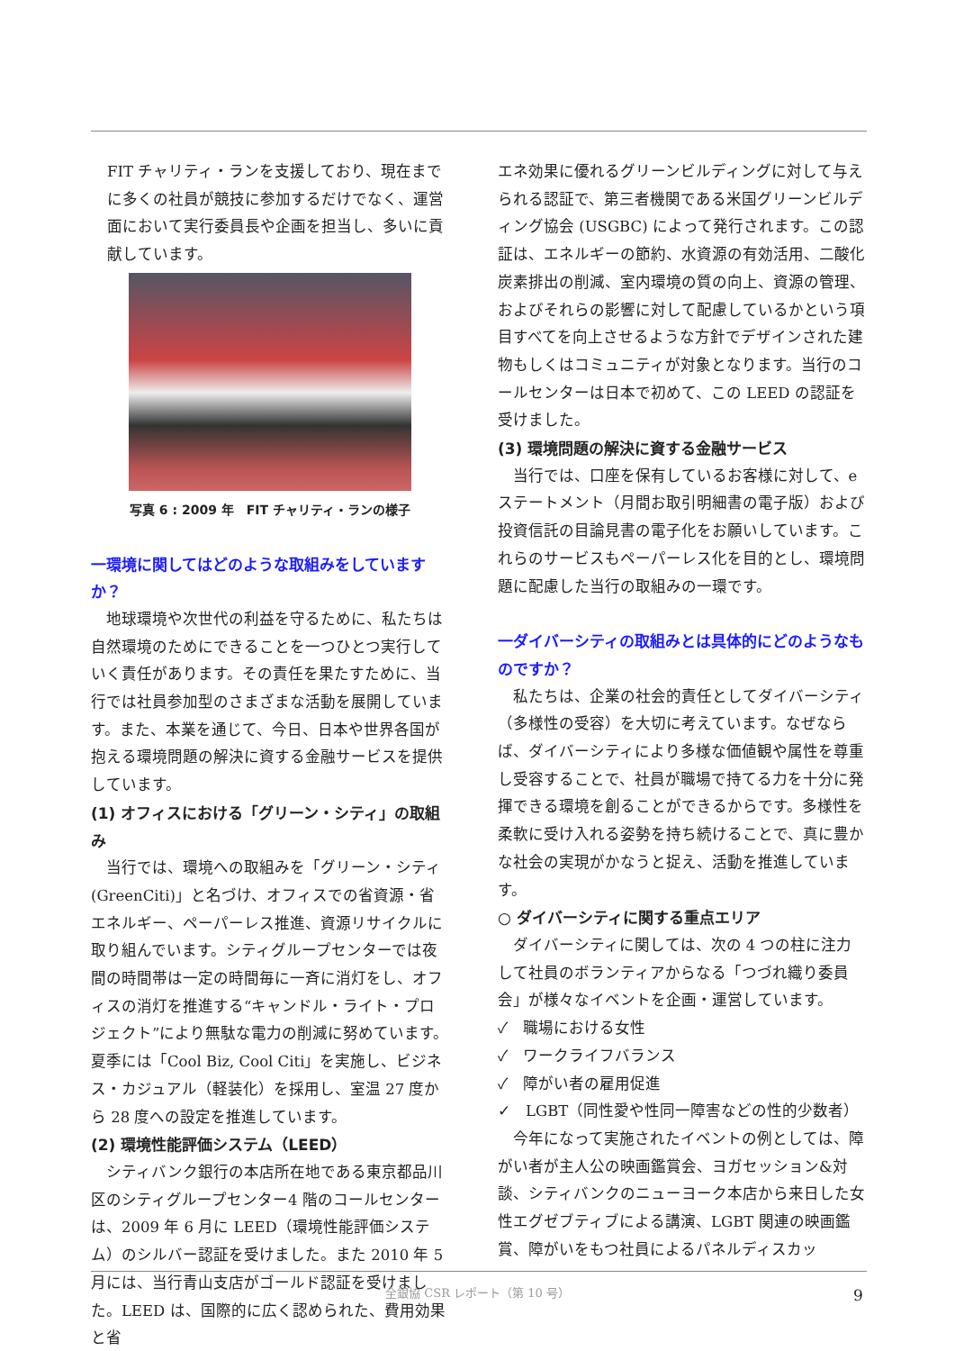FIT チャリティ・ランを支援しており、現在までに多くの社員が競技に参加するだけでなく、運営面において実行委員長や企画を担当し、多いに貢献しています。
写真 6 : 2009 年　FIT チャリティ・ランの様子
一環境に関してはどのような取組みをしていますか？
地球環境や次世代の利益を守るために、私たちは自然環境のためにできることを一つひとつ実行していく責任があります。その責任を果たすために、当行では社員参加型のさまざまな活動を展開しています。また、本業を通じて、今日、日本や世界各国が抱える環境問題の解決に資する金融サービスを提供しています。
(1) オフィスにおける「グリーン・シティ」の取組み
当行では、環境への取組みを「グリーン・シティ (GreenCiti)」と名づけ、オフィスでの省資源・省エネルギー、ペーパーレス推進、資源リサイクルに取り組んでいます。シティグループセンターでは夜間の時間帯は一定の時間毎に一斉に消灯をし、オフィスの消灯を推進する“キャンドル・ライト・プロジェクト”により無駄な電力の削減に努めています。 夏季には「Cool Biz, Cool Citi」を実施し、ビジネス・カジュアル（軽装化）を採用し、室温 27 度から 28 度への設定を推進しています。
(2) 環境性能評価システム（LEED）
シティバンク銀行の本店所在地である東京都品川区のシティグループセンター4 階のコールセンターは、2009 年 6 月に LEED（環境性能評価システム）のシルバー認証を受けました。また 2010 年 5 月には、当行青山支店がゴールド認証を受けました。LEED は、国際的に広く認められた、費用効果と省
エネ効果に優れるグリーンビルディングに対して与えられる認証で、第三者機関である米国グリーンビルディング協会 (USGBC) によって発行されます。この認証は、エネルギーの節約、水資源の有効活用、二酸化炭素排出の削減、室内環境の質の向上、資源の管理、およびそれらの影響に対して配慮しているかという項目すべてを向上させるような方針でデザインされた建物もしくはコミュニティが対象となります。当行のコールセンターは日本で初めて、この LEED の認証を受けました。
(3) 環境問題の解決に資する金融サービス
当行では、口座を保有しているお客様に対して、e ステートメント（月間お取引明細書の電子版）および投資信託の目論見書の電子化をお願いしています。これらのサービスもペーパーレス化を目的とし、環境問題に配慮した当行の取組みの一環です。
一ダイバーシティの取組みとは具体的にどのようなものですか？
私たちは、企業の社会的責任としてダイバーシティ（多様性の受容）を大切に考えています。なぜならば、ダイバーシティにより多様な価値観や属性を尊重し受容することで、社員が職場で持てる力を十分に発揮できる環境を創ることができるからです。多様性を柔軟に受け入れる姿勢を持ち続けることで、真に豊かな社会の実現がかなうと捉え、活動を推進しています。
○ ダイバーシティに関する重点エリア
ダイバーシティに関しては、次の 4 つの柱に注力して社員のボランティアからなる「つづれ織り委員会」が様々なイベントを企画・運営しています。
✓　職場における女性
✓　ワークライフバランス
✓　障がい者の雇用促進
✓　LGBT（同性愛や性同一障害などの性的少数者）
今年になって実施されたイベントの例としては、障がい者が主人公の映画鑑賞会、ヨガセッション&対談、シティバンクのニューヨーク本店から来日した女性エグゼブティブによる講演、LGBT 関連の映画鑑賞、障がいをもつ社員によるパネルディスカッ
全銀協 CSR レポート（第 10 号） 9